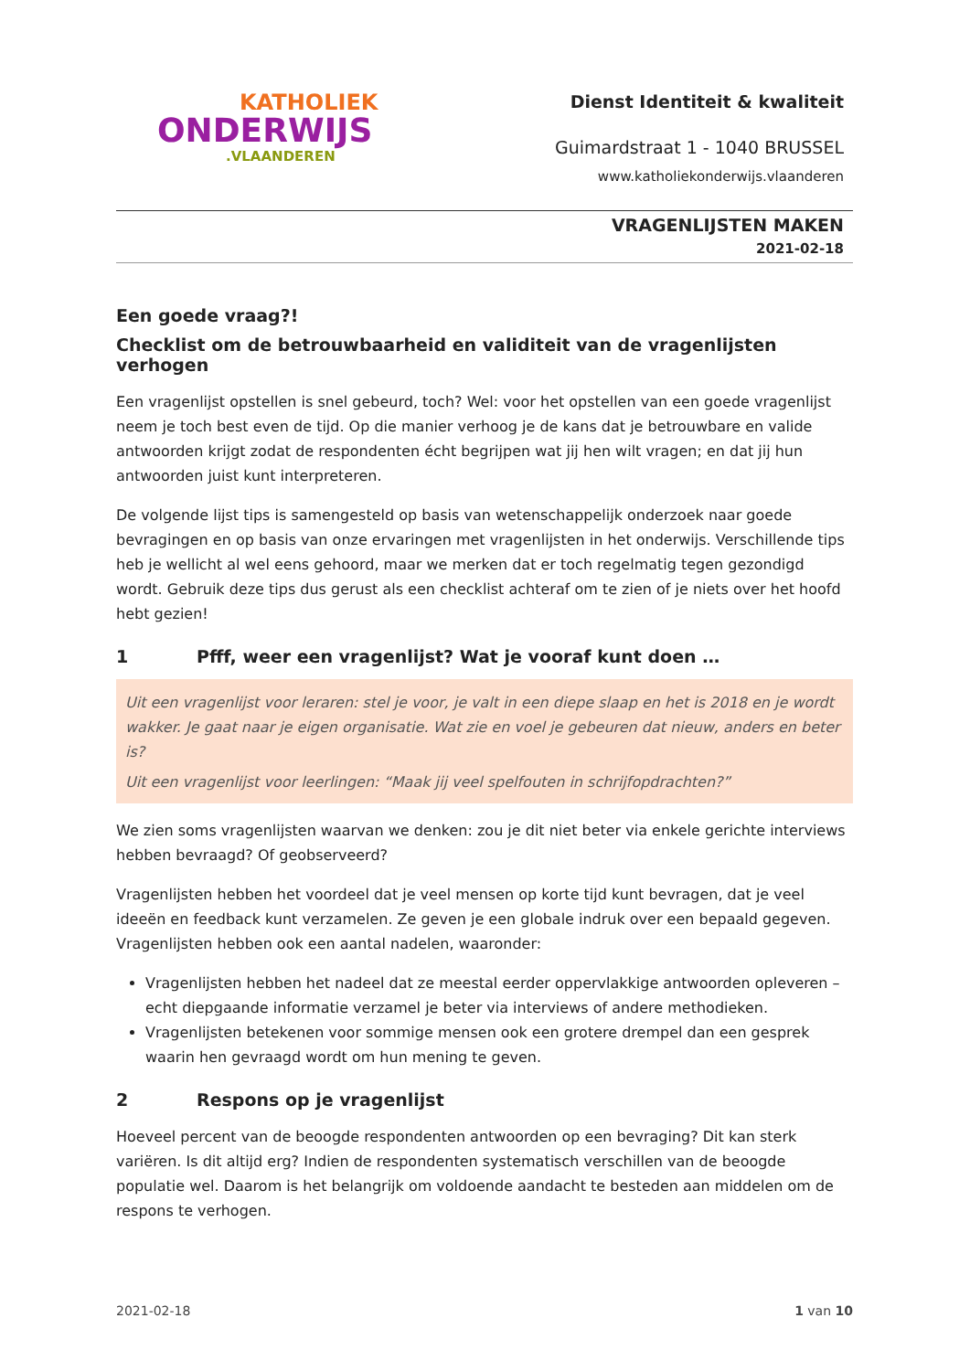KATHOLIEK
ONDERWIJS.VLAANDEREN
Dienst Identiteit & kwaliteit
Guimardstraat 1 - 1040 BRUSSEL
www.katholiekonderwijs.vlaanderen
VRAGENLIJSTEN MAKEN
2021-02-18
Een goede vraag?!
Checklist om de betrouwbaarheid en validiteit van de vragenlijsten verhogen
Een vragenlijst opstellen is snel gebeurd, toch? Wel: voor het opstellen van een goede vragenlijst neem je toch best even de tijd. Op die manier verhoog je de kans dat je betrouwbare en valide antwoorden krijgt zodat de respondenten écht begrijpen wat jij hen wilt vragen; en dat jij hun antwoorden juist kunt interpreteren.
De volgende lijst tips is samengesteld op basis van wetenschappelijk onderzoek naar goede bevragingen en op basis van onze ervaringen met vragenlijsten in het onderwijs. Verschillende tips heb je wellicht al wel eens gehoord, maar we merken dat er toch regelmatig tegen gezondigd wordt. Gebruik deze tips dus gerust als een checklist achteraf om te zien of je niets over het hoofd hebt gezien!
1 Pfff, weer een vragenlijst? Wat je vooraf kunt doen …
Uit een vragenlijst voor leraren: stel je voor, je valt in een diepe slaap en het is 2018 en je wordt wakker. Je gaat naar je eigen organisatie. Wat zie en voel je gebeuren dat nieuw, anders en beter is?
Uit een vragenlijst voor leerlingen: “Maak jij veel spelfouten in schrijfopdrachten?”
We zien soms vragenlijsten waarvan we denken: zou je dit niet beter via enkele gerichte interviews hebben bevraagd? Of geobserveerd?
Vragenlijsten hebben het voordeel dat je veel mensen op korte tijd kunt bevragen, dat je veel ideeën en feedback kunt verzamelen. Ze geven je een globale indruk over een bepaald gegeven. Vragenlijsten hebben ook een aantal nadelen, waaronder:
Vragenlijsten hebben het nadeel dat ze meestal eerder oppervlakkige antwoorden opleveren – echt diepgaande informatie verzamel je beter via interviews of andere methodieken.
Vragenlijsten betekenen voor sommige mensen ook een grotere drempel dan een gesprek waarin hen gevraagd wordt om hun mening te geven.
2 Respons op je vragenlijst
Hoeveel percent van de beoogde respondenten antwoorden op een bevraging? Dit kan sterk variëren. Is dit altijd erg? Indien de respondenten systematisch verschillen van de beoogde populatie wel. Daarom is het belangrijk om voldoende aandacht te besteden aan middelen om de respons te verhogen.
2021-02-18 1 van 10